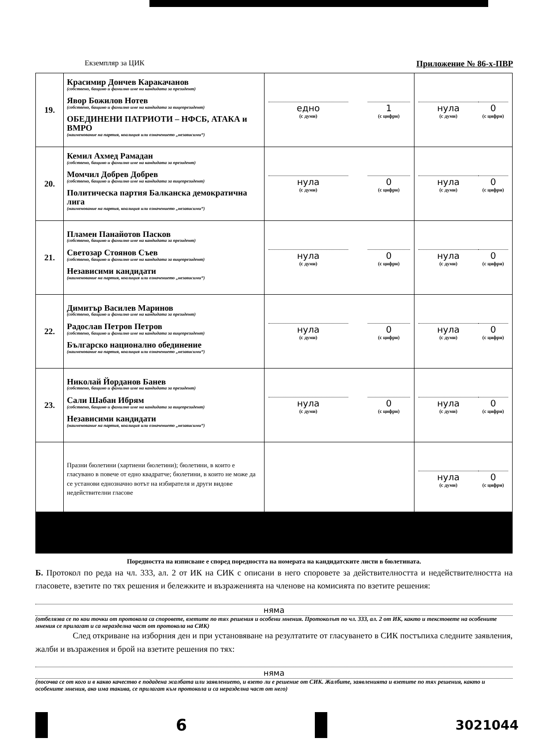Екземпляр за ЦИК Приложение № 86-х-ПВР
| 19. | Красимир Дончев Каракачанов (собствено, бащино и фамилно име на кандидата за президент) Явор Божилов Нотев (собствено, бащино и фамилно име на кандидата за вицепрезидент) ОБЕДИНЕНИ ПАТРИОТИ – НФСБ, АТАКА и ВМРО (наименование на партия, коалиция или означението „независими“) | едно (с думи) 1 (с цифри) | нула (с думи) 0 (с цифри) |
| 20. | Кемил Ахмед Рамадан (собствено, бащино и фамилно име на кандидата за президент) Момчил Добрев Добрев (собствено, бащино и фамилно име на кандидата за вицепрезидент) Политическа партия Балканска демократична лига (наименование на партия, коалиция или означението „независими“) | нула (с думи) 0 (с цифри) | нула (с думи) 0 (с цифри) |
| 21. | Пламен Панайотов Пасков (собствено, бащино и фамилно име на кандидата за президент) Светозар Стоянов Съев (собствено, бащино и фамилно име на кандидата за вицепрезидент) Независими кандидати (наименование на партия, коалиция или означението „независими“) | нула (с думи) 0 (с цифри) | нула (с думи) 0 (с цифри) |
| 22. | Димитър Василев Маринов (собствено, бащино и фамилно име на кандидата за президент) Радослав Петров Петров (собствено, бащино и фамилно име на кандидата за вицепрезидент) Българско национално обединение (наименование на партия, коалиция или означението „независими“) | нула (с думи) 0 (с цифри) | нула (с думи) 0 (с цифри) |
| 23. | Николай Йорданов Банев (собствено, бащино и фамилно име на кандидата за президент) Сали Шабан Ибрям (собствено, бащино и фамилно име на кандидата за вицепрезидент) Независими кандидати (наименование на партия, коалиция или означението „независими“) | нула (с думи) 0 (с цифри) | нула (с думи) 0 (с цифри) |
| | Празни бюлетини (хартиени бюлетини); бюлетини, в които е гласувано в повече от едно квадратче; бюлетини, в които не може да се установи еднозначно вотът на избирателя и други видове недействителни гласове | | нула (с думи) 0 (с цифри) |
Поредността на изписване е според поредността на номерата на кандидатските листи в бюлетината.
Б. Протокол по реда на чл. 333, ал. 2 от ИК на СИК с описани в него споровете за действителността и недействителността на гласовете, взетите по тях решения и бележките и възраженията на членове на комисията по взетите решения:
няма
(отбелязва се по кои точки от протокола са споровете, взетите по тях решения и особени мнения. Протоколът по чл. 333, ал. 2 от ИК, както и текстовете на особените мнения се прилагат и са неразделна част от протокола на СИК)
След откриване на изборния ден и при установяване на резултатите от гласуването в СИК постъпиха следните заявления, жалби и възражения и брой на взетите решения по тях:
няма
(посочва се от кого и в какво качество е подадена жалбата или заявлението, и взето ли е решение от СИК. Жалбите, заявленията и взетите по тях решения, както и особените мнения, ако има такива, се прилагат към протокола и са неразделна част от него)
6
3021044